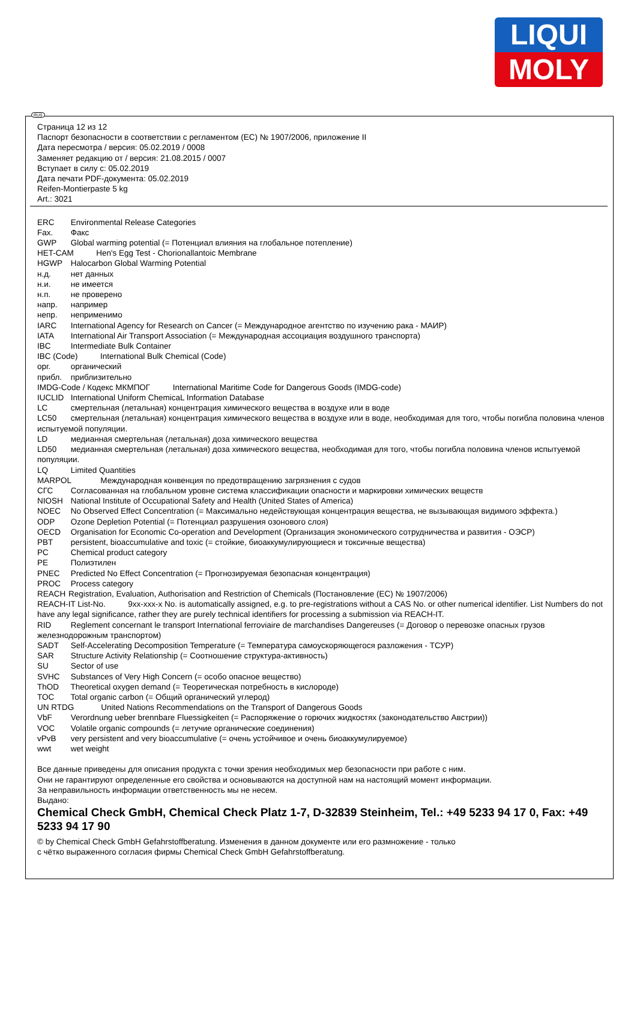LIQUI
MOLY
RUS
Страница 12 из 12
Паспорт безопасности в соответствии с регламентом (ЕС) № 1907/2006, приложение II
Дата пересмотра / версия: 05.02.2019 / 0008
Заменяет редакцию от / версия: 21.08.2015 / 0007
Вступает в силу с: 05.02.2019
Дата печати PDF-документа: 05.02.2019
Reifen-Montierpaste 5 kg
Art.: 3021
ERC Environmental Release Categories
Fax. Факс
GWP Global warming potential (= Потенциал влияния на глобальное потепление)
HET-CAM Hen's Egg Test - Chorionallantoic Membrane
HGWP Halocarbon Global Warming Potential
н.д. нет данных
н.и. не имеется
н.п. не проверено
напр. например
непр. неприменимо
IARC International Agency for Research on Cancer (= Международное агентство по изучению рака - МАИР)
IATA International Air Transport Association (= Международная ассоциация воздушного транспорта)
IBC Intermediate Bulk Container
IBC (Code) International Bulk Chemical (Code)
орг. органический
прибл. приблизительно
IMDG-Code / Кодекс МКМПОГ International Maritime Code for Dangerous Goods (IMDG-code)
IUCLID International Uniform ChemicaL Information Database
LC смертельная (летальная) концентрация химического вещества в воздухе или в воде
LC50 смертельная (летальная) концентрация химического вещества в воздухе или в воде, необходимая для того, чтобы погибла половина членов испытуемой популяции.
LD медианная смертельная (летальная) доза химического вещества
LD50 медианная смертельная (летальная) доза химического вещества, необходимая для того, чтобы погибла половина членов испытуемой популяции.
LQ Limited Quantities
MARPOL Международная конвенция по предотвращению загрязнения с судов
СГС Согласованная на глобальном уровне система классификации опасности и маркировки химических веществ
NIOSH National Institute of Occupational Safety and Health (United States of America)
NOEC No Observed Effect Concentration (= Максимально недействующая концентрация вещества, не вызывающая видимого эффекта.)
ODP Ozone Depletion Potential (= Потенциал разрушения озонового слоя)
OECD Organisation for Economic Co-operation and Development (Организация экономического сотрудничества и развития - ОЭСР)
PBT persistent, bioaccumulative and toxic (= стойкие, биоаккумулирующиеся и токсичные вещества)
PC Chemical product category
PE Полиэтилен
PNEC Predicted No Effect Concentration (= Прогнозируемая безопасная концентрация)
PROC Process category
REACH Registration, Evaluation, Authorisation and Restriction of Chemicals (Постановление (ЕС) № 1907/2006)
REACH-IT List-No. 9xx-xxx-x No. is automatically assigned, e.g. to pre-registrations without a CAS No. or other numerical identifier. List Numbers do not have any legal significance, rather they are purely technical identifiers for processing a submission via REACH-IT.
RID Reglement concernant le transport International ferroviaire de marchandises Dangereuses (= Договор о перевозке опасных грузов железнодорожным транспортом)
SADT Self-Accelerating Decomposition Temperature (= Температура самоускоряющегося разложения - ТСУР)
SAR Structure Activity Relationship (= Соотношение структура-активность)
SU Sector of use
SVHC Substances of Very High Concern (= особо опасное вещество)
ThOD Theoretical oxygen demand (= Теоретическая потребность в кислороде)
TOC Total organic carbon (= Общий органический углерод)
UN RTDG United Nations Recommendations on the Transport of Dangerous Goods
VbF Verordnung ueber brennbare Fluessigkeiten (= Распоряжение о горючих жидкостях (законодательство Австрии))
VOC Volatile organic compounds (= летучие органические соединения)
vPvB very persistent and very bioaccumulative (= очень устойчивое и очень биоаккумулируемое)
wwt wet weight
Все данные приведены для описания продукта с точки зрения необходимых мер безопасности при работе с ним.
Они не гарантируют определенные его свойства и основываются на доступной нам на настоящий момент информации.
За неправильность информации ответственность мы не несем.
Выдано:
Chemical Check GmbH, Chemical Check Platz 1-7, D-32839 Steinheim, Tel.: +49 5233 94 17 0, Fax: +49 5233 94 17 90
© by Chemical Check GmbH Gefahrstoffberatung. Изменения в данном документе или его размножение - только
с чётко выраженного согласия фирмы Chemical Check GmbH Gefahrstoffberatung.